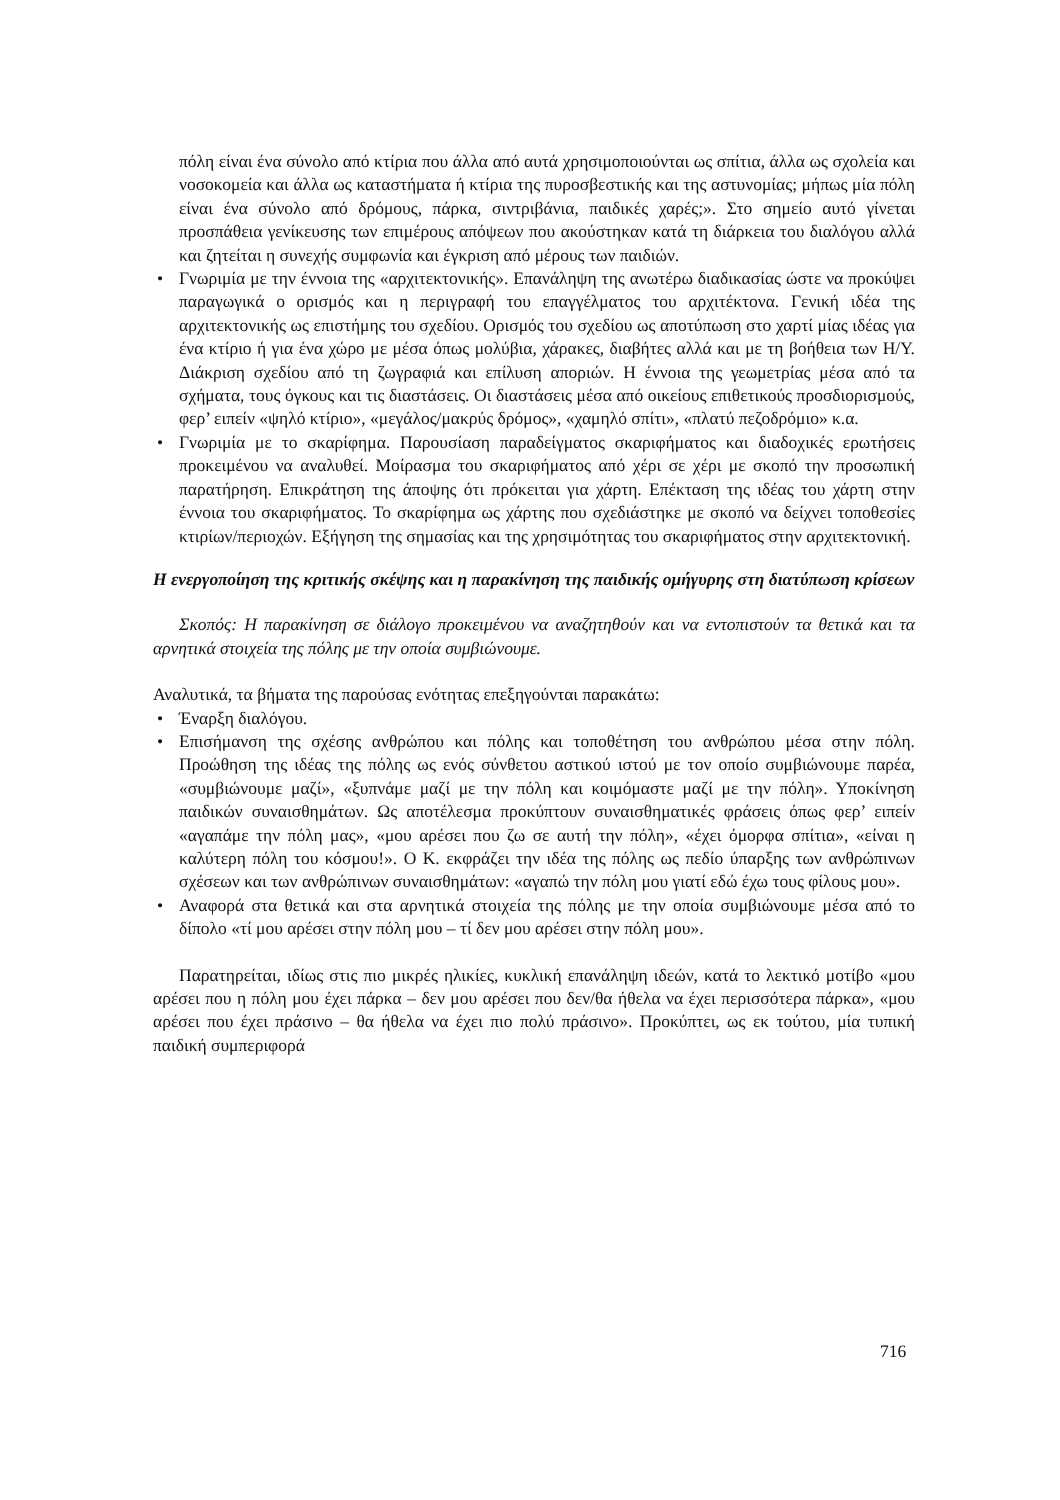πόλη είναι ένα σύνολο από κτίρια που άλλα από αυτά χρησιμοποιούνται ως σπίτια, άλλα ως σχολεία και νοσοκομεία και άλλα ως καταστήματα ή κτίρια της πυροσβεστικής και της αστυνομίας; μήπως μία πόλη είναι ένα σύνολο από δρόμους, πάρκα, σιντριβάνια, παιδικές χαρές;». Στο σημείο αυτό γίνεται προσπάθεια γενίκευσης των επιμέρους απόψεων που ακούστηκαν κατά τη διάρκεια του διαλόγου αλλά και ζητείται η συνεχής συμφωνία και έγκριση από μέρους των παιδιών.
• Γνωριμία με την έννοια της «αρχιτεκτονικής». Επανάληψη της ανωτέρω διαδικασίας ώστε να προκύψει παραγωγικά ο ορισμός και η περιγραφή του επαγγέλματος του αρχιτέκτονα. Γενική ιδέα της αρχιτεκτονικής ως επιστήμης του σχεδίου. Ορισμός του σχεδίου ως αποτύπωση στο χαρτί μίας ιδέας για ένα κτίριο ή για ένα χώρο με μέσα όπως μολύβια, χάρακες, διαβήτες αλλά και με τη βοήθεια των Η/Υ. Διάκριση σχεδίου από τη ζωγραφιά και επίλυση αποριών. Η έννοια της γεωμετρίας μέσα από τα σχήματα, τους όγκους και τις διαστάσεις. Οι διαστάσεις μέσα από οικείους επιθετικούς προσδιορισμούς, φερ’ ειπείν «ψηλό κτίριο», «μεγάλος/μακρύς δρόμος», «χαμηλό σπίτι», «πλατύ πεζοδρόμιο» κ.α.
• Γνωριμία με το σκαρίφημα. Παρουσίαση παραδείγματος σκαριφήματος και διαδοχικές ερωτήσεις προκειμένου να αναλυθεί. Μοίρασμα του σκαριφήματος από χέρι σε χέρι με σκοπό την προσωπική παρατήρηση. Επικράτηση της άποψης ότι πρόκειται για χάρτη. Επέκταση της ιδέας του χάρτη στην έννοια του σκαριφήματος. Το σκαρίφημα ως χάρτης που σχεδιάστηκε με σκοπό να δείχνει τοποθεσίες κτιρίων/περιοχών. Εξήγηση της σημασίας και της χρησιμότητας του σκαριφήματος στην αρχιτεκτονική.
Η ενεργοποίηση της κριτικής σκέψης και η παρακίνηση της παιδικής ομήγυρης στη διατύπωση κρίσεων
Σκοπός: Η παρακίνηση σε διάλογο προκειμένου να αναζητηθούν και να εντοπιστούν τα θετικά και τα αρνητικά στοιχεία της πόλης με την οποία συμβιώνουμε.
Αναλυτικά, τα βήματα της παρούσας ενότητας επεξηγούνται παρακάτω:
• Έναρξη διαλόγου.
• Επισήμανση της σχέσης ανθρώπου και πόλης και τοποθέτηση του ανθρώπου μέσα στην πόλη. Προώθηση της ιδέας της πόλης ως ενός σύνθετου αστικού ιστού με τον οποίο συμβιώνουμε παρέα, «συμβιώνουμε μαζί», «ξυπνάμε μαζί με την πόλη και κοιμόμαστε μαζί με την πόλη». Υποκίνηση παιδικών συναισθημάτων. Ως αποτέλεσμα προκύπτουν συναισθηματικές φράσεις όπως φερ’ ειπείν «αγαπάμε την πόλη μας», «μου αρέσει που ζω σε αυτή την πόλη», «έχει όμορφα σπίτια», «είναι η καλύτερη πόλη του κόσμου!». Ο Κ. εκφράζει την ιδέα της πόλης ως πεδίο ύπαρξης των ανθρώπινων σχέσεων και των ανθρώπινων συναισθημάτων: «αγαπώ την πόλη μου γιατί εδώ έχω τους φίλους μου».
• Αναφορά στα θετικά και στα αρνητικά στοιχεία της πόλης με την οποία συμβιώνουμε μέσα από το δίπολο «τί μου αρέσει στην πόλη μου – τί δεν μου αρέσει στην πόλη μου».
Παρατηρείται, ιδίως στις πιο μικρές ηλικίες, κυκλική επανάληψη ιδεών, κατά το λεκτικό μοτίβο «μου αρέσει που η πόλη μου έχει πάρκα – δεν μου αρέσει που δεν/θα ήθελα να έχει περισσότερα πάρκα», «μου αρέσει που έχει πράσινο – θα ήθελα να έχει πιο πολύ πράσινο». Προκύπτει, ως εκ τούτου, μία τυπική παιδική συμπεριφορά
716